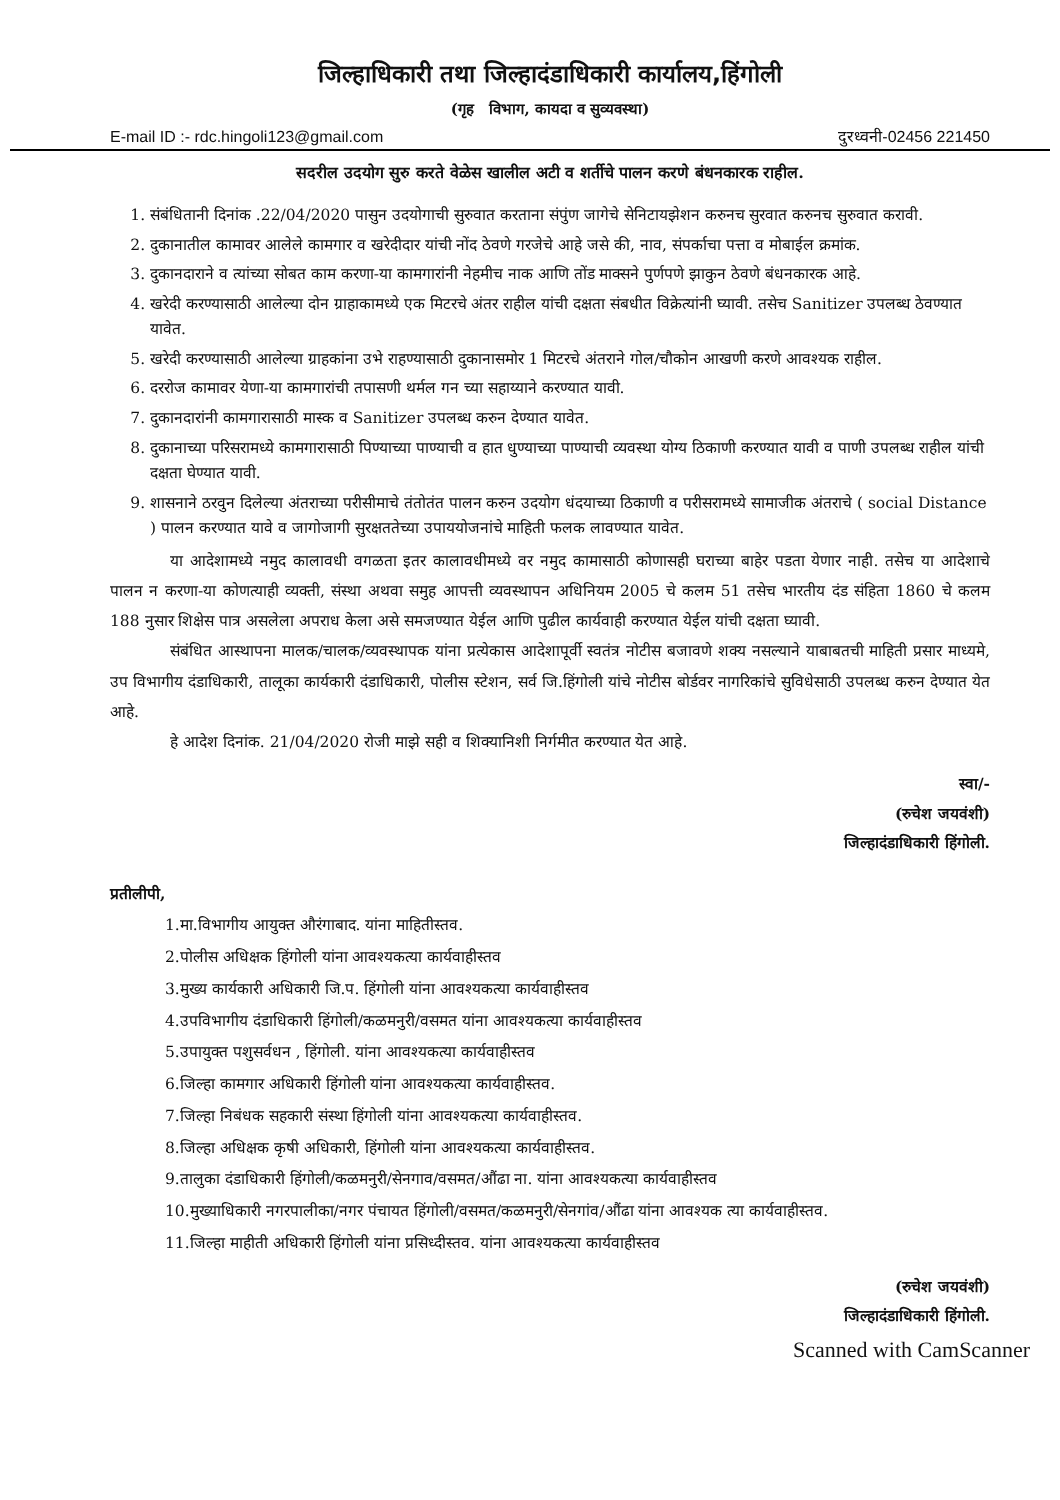जिल्हाधिकारी तथा जिल्हादंडाधिकारी कार्यालय,हिंगोली
(गृह विभाग, कायदा व सुव्यवस्था)
E-mail ID :- rdc.hingoli123@gmail.com दुरध्वनी-02456 221450
सदरील उदयोग सुरु करते वेळेस खालील अटी व शर्तीचे पालन करणे बंधनकारक राहील.
1. संबंधितानी दिनांक .22/04/2020 पासुन उदयोगाची सुरुवात करताना संपुंण जागेचे सेनिटायझेशन करुनच सुरवात करुनच सुरुवात करावी.
2. दुकानातील कामावर आलेले कामगार व खरेदीदार यांची नोंद ठेवणे गरजेचे आहे जसे की, नाव, संपर्काचा पत्ता व मोबाईल क्रमांक.
3. दुकानदाराने व त्यांच्या सोबत काम करणा-या कामगारांनी नेहमीच नाक आणि तोंड माक्सने पुर्णपणे झाकुन ठेवणे बंधनकारक आहे.
4. खरेदी करण्यासाठी आलेल्या दोन ग्राहाकामध्ये एक मिटरचे अंतर राहील यांची दक्षता संबधीत विक्रेत्यांनी घ्यावी. तसेच Sanitizer उपलब्ध ठेवण्यात यावेत.
5. खरेदी करण्यासाठी आलेल्या ग्राहकांना उभे राहण्यासाठी दुकानासमोर 1 मिटरचे अंतराने गोल/चौकोन आखणी करणे आवश्यक राहील.
6. दररोज कामावर येणा-या कामगारांची तपासणी थर्मल गन च्या सहाय्याने करण्यात यावी.
7. दुकानदारांनी कामगारासाठी मास्क व Sanitizer उपलब्ध करुन देण्यात यावेत.
8. दुकानाच्या परिसरामध्ये कामगारासाठी पिण्याच्या पाण्याची व हात धुण्याच्या पाण्याची व्यवस्था योग्य ठिकाणी करण्यात यावी व पाणी उपलब्ध राहील यांची दक्षता घेण्यात यावी.
9. शासनाने ठरवुन दिलेल्या अंतराच्या परीसीमाचे तंतोतंत पालन करुन उदयोग धंदयाच्या ठिकाणी व परीसरामध्ये सामाजीक अंतराचे ( social Distance ) पालन करण्यात यावे व जागोजागी सुरक्षततेच्या उपाययोजनांचे माहिती फलक लावण्यात यावेत.
या आदेशामध्ये नमुद कालावधी वगळता इतर कालावधीमध्ये वर नमुद कामासाठी कोणासही घराच्या बाहेर पडता येणार नाही. तसेच या आदेशाचे पालन न करणा-या कोणत्याही व्यक्ती, संस्था अथवा समुह आपत्ती व्यवस्थापन अधिनियम 2005 चे कलम 51 तसेच भारतीय दंड संहिता 1860 चे कलम 188 नुसार शिक्षेस पात्र असलेला अपराध केला असे समजण्यात येईल आणि पुढील कार्यवाही करण्यात येईल यांची दक्षता घ्यावी.
संबंधित आस्थापना मालक/चालक/व्यवस्थापक यांना प्रत्येकास आदेशापूर्वी स्वतंत्र नोटीस बजावणे शक्य नसल्याने याबाबतची माहिती प्रसार माध्यमे, उप विभागीय दंडाधिकारी, तालूका कार्यकारी दंडाधिकारी, पोलीस स्टेशन, सर्व जि.हिंगोली यांचे नोटीस बोर्डवर नागरिकांचे सुविधेसाठी उपलब्ध करुन देण्यात येत आहे.
हे आदेश दिनांक. 21/04/2020 रोजी माझे सही व शिक्यानिशी निर्गमीत करण्यात येत आहे.
स्वा/-
(रुचेश जयवंशी)
जिल्हादंडाधिकारी हिंगोली.
प्रतीलीपी,
1.मा.विभागीय आयुक्त औरंगाबाद. यांना माहितीस्तव.
2.पोलीस अधिक्षक हिंगोली यांना आवश्यकत्या कार्यवाहीस्तव
3.मुख्य कार्यकारी अधिकारी जि.प. हिंगोली यांना आवश्यकत्या कार्यवाहीस्तव
4.उपविभागीय दंडाधिकारी हिंगोली/कळमनुरी/वसमत यांना आवश्यकत्या कार्यवाहीस्तव
5.उपायुक्त पशुसर्वधन , हिंगोली. यांना आवश्यकत्या कार्यवाहीस्तव
6.जिल्हा कामगार अधिकारी हिंगोली यांना आवश्यकत्या कार्यवाहीस्तव.
7.जिल्हा निबंधक सहकारी संस्था हिंगोली यांना आवश्यकत्या कार्यवाहीस्तव.
8.जिल्हा अधिक्षक कृषी अधिकारी, हिंगोली यांना आवश्यकत्या कार्यवाहीस्तव.
9.तालुका दंडाधिकारी हिंगोली/कळमनुरी/सेनगाव/वसमत/औंढा ना. यांना आवश्यकत्या कार्यवाहीस्तव
10.मुख्याधिकारी नगरपालीका/नगर पंचायत हिंगोली/वसमत/कळमनुरी/सेनगांव/औंढा यांना आवश्यक त्या कार्यवाहीस्तव.
11.जिल्हा माहीती अधिकारी हिंगोली यांना प्रसिध्दीस्तव. यांना आवश्यकत्या कार्यवाहीस्तव
(रुचेश जयवंशी)
जिल्हादंडाधिकारी हिंगोली.
Scanned with CamScanner